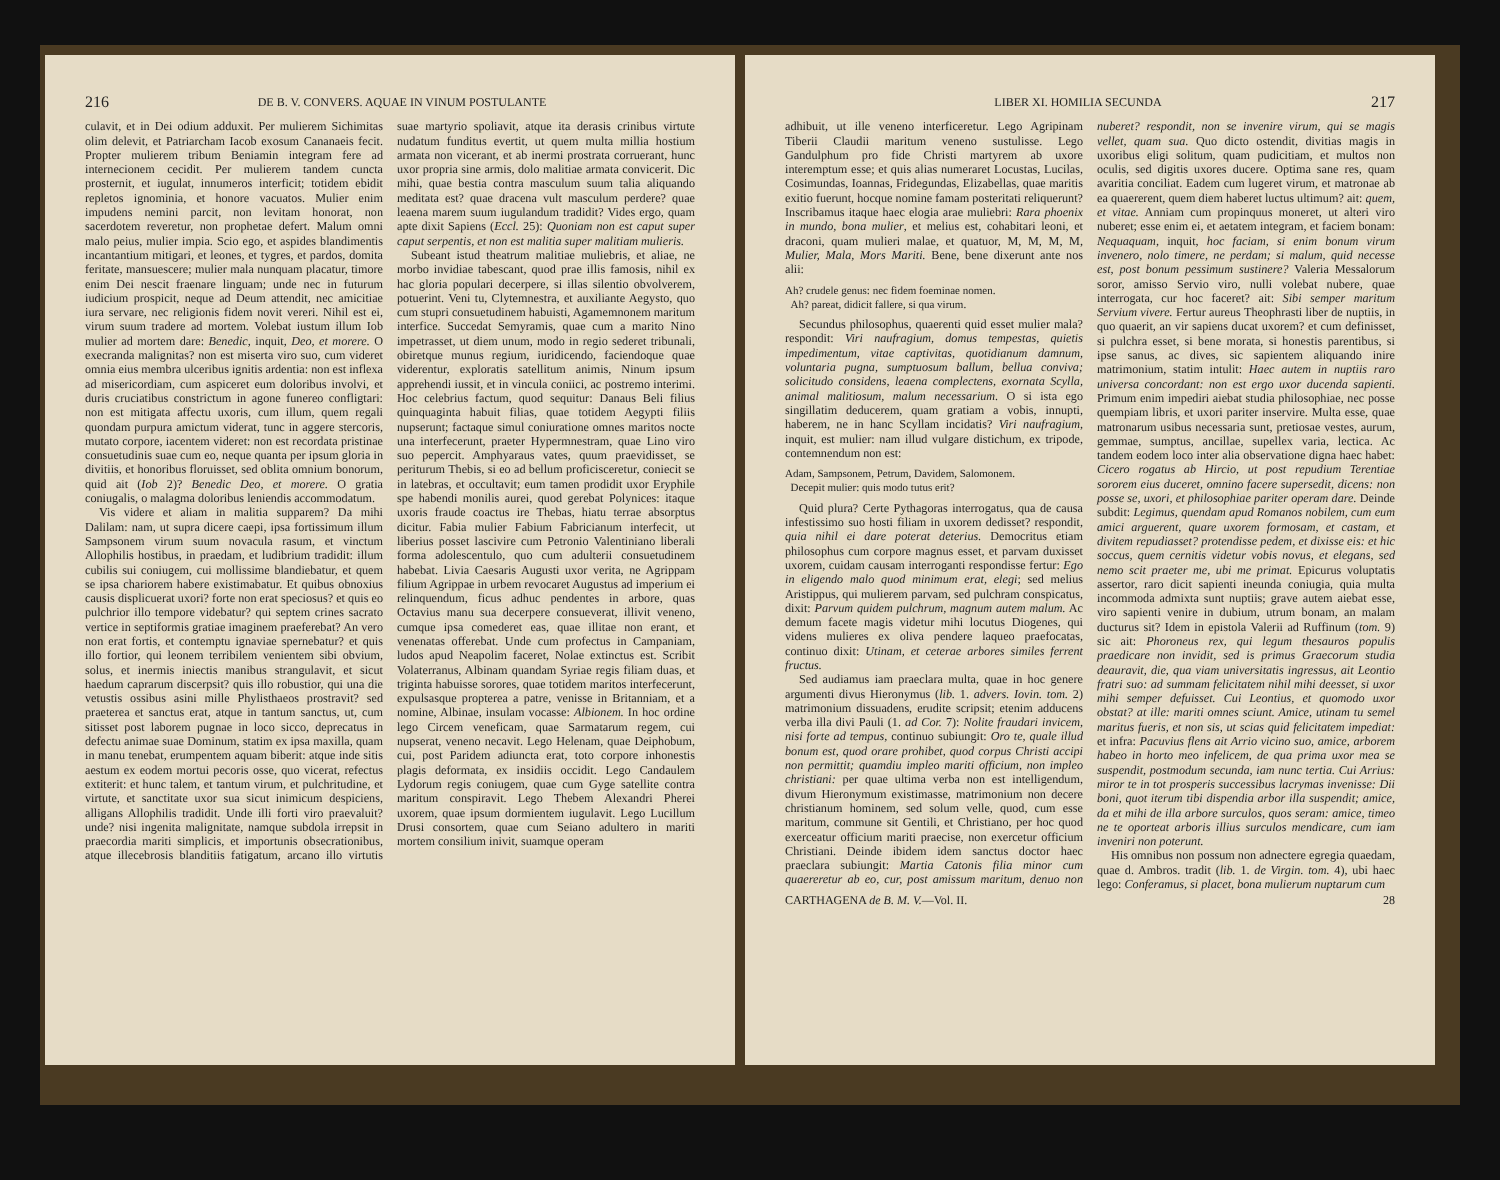216 DE B. V. CONVERS. AQUAE IN VINUM POSTULANTE
culavit, et in Dei odium adduxit. Per mulierem Sichimitas olim delevit, et Patriarcham Iacob exosum Cananaeis fecit. Propter mulierem tribum Beniamin integram fere ad internecionem cecidit. Per mulierem tandem cuncta prosternit, et iugulat, innumeros interficit; totidem ebidit repletos ignominia, et honore vacuatos. Mulier enim impudens nemini parcit, non levitam honorat, non sacerdotem reveretur, non prophetae defert. Malum omni malo peius, mulier impia. Scio ego, et aspides blandimentis incantantium mitigari, et leones, et tygres, et pardos, domita feritate, mansuescere; mulier mala nunquam placatur, timore enim Dei nescit fraenare linguam; unde nec in futurum iudicium prospicit, neque ad Deum attendit, nec amicitiae iura servare, nec religionis fidem novit vereri. Nihil est ei, virum suum tradere ad mortem. Volebat iustum illum Iob mulier ad mortem dare: Benedic, inquit, Deo, et morere. O execranda malignitas? non est miserta viro suo, cum videret omnia eius membra ulceribus ignitis ardentia: non est inflexa ad misericordiam, cum aspiceret eum doloribus involvi, et duris cruciatibus constrictum in agone funereo confligtari: non est mitigata affectu uxoris, cum illum, quem regali quondam purpura amictum viderat, tunc in aggere stercoris, mutato corpore, iacentem videret: non est recordata pristinae consuetudinis suae cum eo, neque quanta per ipsum gloria in divitiis, et honoribus floruisset, sed oblita omnium bonorum, quid ait (Iob 2)? Benedic Deo, et morere. O gratia coniugalis, o malagma doloribus leniendis accommodatum.
Vis videre et aliam in malitia supparem? Da mihi Dalilam: nam, ut supra dicere caepi, ipsa fortissimum illum Sampsonem virum suum novacula rasum, et vinctum Allophilis hostibus, in praedam, et ludibrium tradidit: illum cubilis sui coniugem, cui mollissime blandiebatur, et quem se ipsa chariorem habere existimabatur. Et quibus obnoxius causis displicuerat uxori? forte non erat speciosus? et quis eo pulchrior illo tempore videbatur? qui septem crines sacrato vertice in septiformis gratiae imaginem praeferebat? An vero non erat fortis, et contemptu ignaviae spernebatur? et quis illo fortior, qui leonem terribilem venientem sibi obvium, solus, et inermis iniectis manibus strangulavit, et sicut haedum caprarum discerpsit? quis illo robustior, qui una die vetustis ossibus asini mille Phylisthaeos prostravit? sed praeterea et sanctus erat, atque in tantum sanctus, ut, cum sitisset post laborem pugnae in loco sicco, deprecatus in defectu animae suae Dominum, statim ex ipsa maxilla, quam in manu tenebat, erumpentem aquam biberit: atque inde sitis aestum ex eodem mortui pecoris osse, quo vicerat, refectus extiterit: et hunc talem, et tantum virum, et pulchritudine, et virtute, et sanctitate uxor sua sicut inimicum despiciens, alligans Allophilis tradidit. Unde illi forti viro praevaluit? unde? nisi ingenita malignitate, namque subdola irrepsit in praecordia mariti simplicis, et importunis obsecrationibus, atque illecebrosis blanditiis fatigatum, arcano illo virtutis suae martyrio spoliavit, atque ita derasis crinibus virtute nudatum funditus evertit, ut quem multa millia hostium armata non vicerant, et ab inermi prostrata corruerant, hunc uxor propria sine armis, dolo malitiae armata convicerit. Dic mihi, quae bestia contra masculum suum talia aliquando meditata est? quae dracena vult masculum perdere? quae leaena marem suum iugulandum tradidit? Vides ergo, quam apte dixit Sapiens (Eccl. 25): Quoniam non est caput super caput serpentis, et non est malitia super malitiam mulieris.
Subeant istud theatrum malitiae muliebris, et aliae, ne morbo invidiae tabescant, quod prae illis famosis, nihil ex hac gloria populari decerpere, si illas silentio obvolverem, potuerint. Veni tu, Clytemnestra, et auxiliante Aegysto, quo cum stupri consuetudinem habuisti, Agamemnonem maritum interfice. Succedat Semyramis, quae cum a marito Nino impetrasset, ut diem unum, modo in regio sederet tribunali, obiretque munus regium, iuridicendo, faciendoque quae viderentur, exploratis satellitum animis, Ninum ipsum apprehendi iussit, et in vincula coniici, ac postremo interimi. Hoc celebrius factum, quod sequitur: Danaus Beli filius quinquaginta habuit filias, quae totidem Aegypti filiis nupserunt; factaque simul coniuratione omnes maritos nocte una interfecerunt, praeter Hypermnestram, quae Lino viro suo pepercit. Amphyaraus vates, quum praevidisset, se periturum Thebis, si eo ad bellum proficisceretur, coniecit se in latebras, et occultavit; eum tamen prodidit uxor Eryphile spe habendi monilis aurei, quod gerebat Polynices: itaque uxoris fraude coactus ire Thebas, hiatu terrae absorptus dicitur. Fabia mulier Fabium Fabricianum interfecit, ut liberius posset lascivire cum Petronio Valentiniano liberali forma adolescentulo, quo cum adulterii consuetudinem habebat. Livia Caesaris Augusti uxor verita, ne Agrippam filium Agrippae in urbem revocaret Augustus ad imperium ei relinquendum, ficus adhuc pendentes in arbore, quas Octavius manu sua decerpere consueverat, illivit veneno, cumque ipsa comederet eas, quae illitae non erant, et venenatas offerebat. Unde cum profectus in Campaniam, ludos apud Neapolim faceret, Nolae extinctus est. Scribit Volaterranus, Albinam quandam Syriae regis filiam duas, et triginta habuisse sorores, quae totidem maritos interfecerunt, expulsasque propterea a patre, venisse in Britanniam, et a nomine, Albinae, insulam vocasse: Albionem. In hoc ordine lego Circem veneficam, quae Sarmatarum regem, cui nupserat, veneno necavit. Lego Helenam, quae Deiphobum, cui, post Paridem adiuncta erat, toto corpore inhonestis plagis deformata, ex insidiis occidit. Lego Candaulem Lydorum regis coniugem, quae cum Gyge satellite contra maritum conspiravit. Lego Thebem Alexandri Pherei uxorem, quae ipsum dormientem iugulavit. Lego Lucillum Drusi consortem, quae cum Seiano adultero in mariti mortem consilium inivit, suamque operam
LIBER XI. HOMILIA SECUNDA 217
adhibuit, ut ille veneno interficeretur. Lego Agripinam Tiberii Claudii maritum veneno sustulisse. Lego Gandulphum pro fide Christi martyrem ab uxore interemptum esse; et quis alias numeraret Locustas, Lucilas, Cosimundas, Ioannas, Fridegundas, Elizabellas, quae maritis exitio fuerunt, hocque nomine famam posteritati reliquerunt? Inscribamus itaque haec elogia arae muliebri: Rara phoenix in mundo, bona mulier, et melius est, cohabitari leoni, et draconi, quam mulieri malae, et quatuor, M, M, M, M, Mulier, Mala, Mors Mariti. Bene, bene dixerunt ante nos alii:
Ah? crudele genus: nec fidem foeminae nomen.
Ah? pareat, didicit fallere, si qua virum.
Secundus philosophus, quaerenti quid esset mulier mala? respondit: Viri naufragium, domus tempestas, quietis impedimentum, vitae captivitas, quotidianum damnum, voluntaria pugna, sumptuosum ballum, bellua conviva; solicitudo considens, leaena complectens, exornata Scylla, animal malitiosum, malum necessarium. O si ista ego singillatim deducerem, quam gratiam a vobis, innupti, haberem, ne in hanc Scyllam incidatis? Viri naufragium, inquit, est mulier: nam illud vulgare distichum, ex tripode, contemnendum non est:
Adam, Sampsonem, Petrum, Davidem, Salomonem.
Decepit mulier: quis modo tutus erit?
Quid plura? Certe Pythagoras interrogatus, qua de causa infestissimo suo hosti filiam in uxorem dedisset? respondit, quia nihil ei dare poterat deterius. Democritus etiam philosophus cum corpore magnus esset, et parvam duxisset uxorem, cuidam causam interroganti respondisse fertur: Ego in eligendo malo quod minimum erat, elegi; sed melius Aristippus, qui mulierem parvam, sed pulchram conspicatus, dixit: Parvum quidem pulchrum, magnum autem malum. Ac demum facete magis videtur mihi locutus Diogenes, qui videns mulieres ex oliva pendere laqueo praefocatas, continuo dixit: Utinam, et ceterae arbores similes ferrent fructus.
Sed audiamus iam praeclara multa, quae in hoc genere argumenti divus Hieronymus (lib. 1. advers. Iovin. tom. 2) matrimonium dissuadens, erudite scripsit; etenim adducens verba illa divi Pauli (1. ad Cor. 7): Nolite fraudari invicem, nisi forte ad tempus, continuo subiungit: Oro te, quale illud bonum est, quod orare prohibet, quod corpus Christi accipi non permittit; quamdiu impleo mariti officium, non impleo christiani: per quae ultima verba non est intelligendum, divum Hieronymum existimasse, matrimonium non decere christianum hominem, sed solum velle, quod, cum esse maritum, commune sit Gentili, et Christiano, per hoc quod exerceatur officium mariti praecise, non exercetur officium Christiani. Deinde ibidem idem sanctus doctor haec praeclara subiungit: Martia Catonis filia minor cum quaereretur ab eo, cur, post amissum maritum, denuo non nuberet? respondit, non se invenire virum, qui se magis vellet, quam sua. Quo dicto ostendit, divitias magis in uxoribus eligi solitum, quam pudicitiam, et multos non oculis, sed digitis uxores ducere. Optima sane res, quam avaritia conciliat. Eadem cum lugeret virum, et matronae ab ea quaererent, quem diem haberet luctus ultimum? ait: quem, et vitae. Anniam cum propinquus moneret, ut alteri viro nuberet; esse enim ei, et aetatem integram, et faciem bonam: Nequaquam, inquit, hoc faciam, si enim bonum virum invenero, nolo timere, ne perdam; si malum, quid necesse est, post bonum pessimum sustinere? Valeria Messalorum soror, amisso Servio viro, nulli volebat nubere, quae interrogata, cur hoc faceret? ait: Sibi semper maritum Servium vivere. Fertur aureus Theophrasti liber de nuptiis, in quo quaerit, an vir sapiens ducat uxorem? et cum definisset, si pulchra esset, si bene morata, si honestis parentibus, si ipse sanus, ac dives, sic sapientem aliquando inire matrimonium, statim intulit: Haec autem in nuptiis raro universa concordant: non est ergo uxor ducenda sapienti. Primum enim impediri aiebat studia philosophiae, nec posse quempiam libris, et uxori pariter inservire. Multa esse, quae matronarum usibus necessaria sunt, pretiosae vestes, aurum, gemmae, sumptus, ancillae, supellex varia, lectica. Ac tandem eodem loco inter alia observatione digna haec habet: Cicero rogatus ab Hircio, ut post repudium Terentiae sororem eius duceret, omnino facere supersedit, dicens: non posse se, uxori, et philosophiae pariter operam dare. Deinde subdit: Legimus, quendam apud Romanos nobilem, cum eum amici arguerent, quare uxorem formosam, et castam, et divitem repudiasset? protendisse pedem, et dixisse eis: et hic soccus, quem cernitis videtur vobis novus, et elegans, sed nemo scit praeter me, ubi me primat. Epicurus voluptatis assertor, raro dicit sapienti ineunda coniugia, quia multa incommoda admixta sunt nuptiis; grave autem aiebat esse, viro sapienti venire in dubium, utrum bonam, an malam ducturus sit? Idem in epistola Valerii ad Ruffinum (tom. 9) sic ait: Phoroneus rex, qui legum thesauros populis praedicare non invidit, sed is primus Graecorum studia deauravit, die, qua viam universitatis ingressus, ait Leontio fratri suo: ad summam felicitatem nihil mihi deesset, si uxor mihi semper defuisset. Cui Leontius, et quomodo uxor obstat? at ille: mariti omnes sciunt. Amice, utinam tu semel maritus fueris, et non sis, ut scias quid felicitatem impediat: et infra: Pacuvius flens ait Arrio vicino suo, amice, arborem habeo in horto meo infelicem, de qua prima uxor mea se suspendit, postmodum secunda, iam nunc tertia. Cui Arrius: miror te in tot prosperis successibus lacrymas invenisse: Dii boni, quot iterum tibi dispendia arbor illa suspendit; amice, da et mihi de illa arbore surculos, quos seram: amice, timeo ne te oporteat arboris illius surculos mendicare, cum iam inveniri non poterunt.
His omnibus non possum non adnectere egregia quaedam, quae d. Ambros. tradit (lib. 1. de Virgin. tom. 4), ubi haec lego: Conferamus, si placet, bona mulierum nuptarum cum
CARTHAGENA de B. M. V.—Vol. II. 28